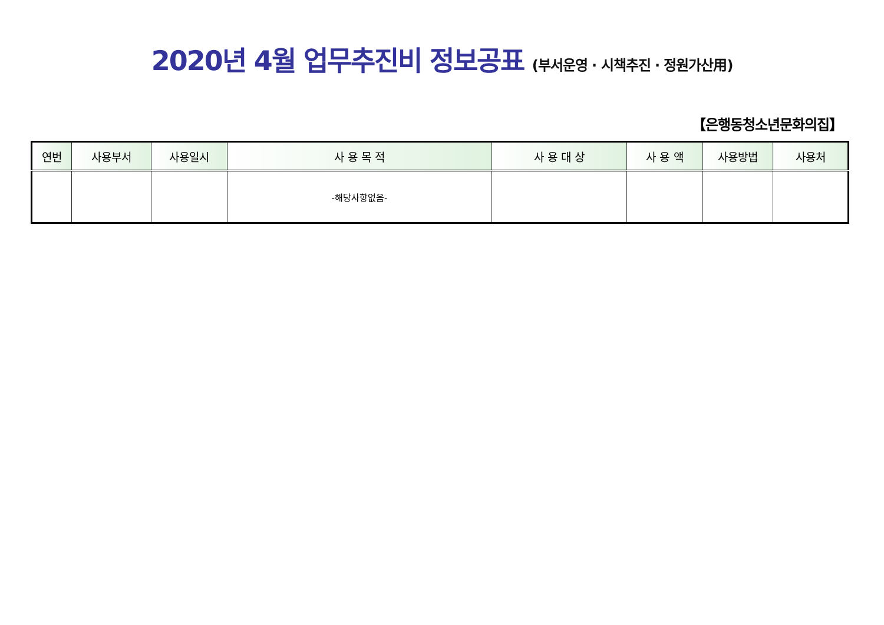2020년 4월 업무추진비 정보공표 (부서운영 · 시책추진 · 정원가산用)
【은행동청소년문화의집】
| 연번 | 사용부서 | 사용일시 | 사 용 목 적 | 사 용 대 상 | 사 용 액 | 사용방법 | 사용처 |
| --- | --- | --- | --- | --- | --- | --- | --- |
| | | | -해당사항없음- | | | | |